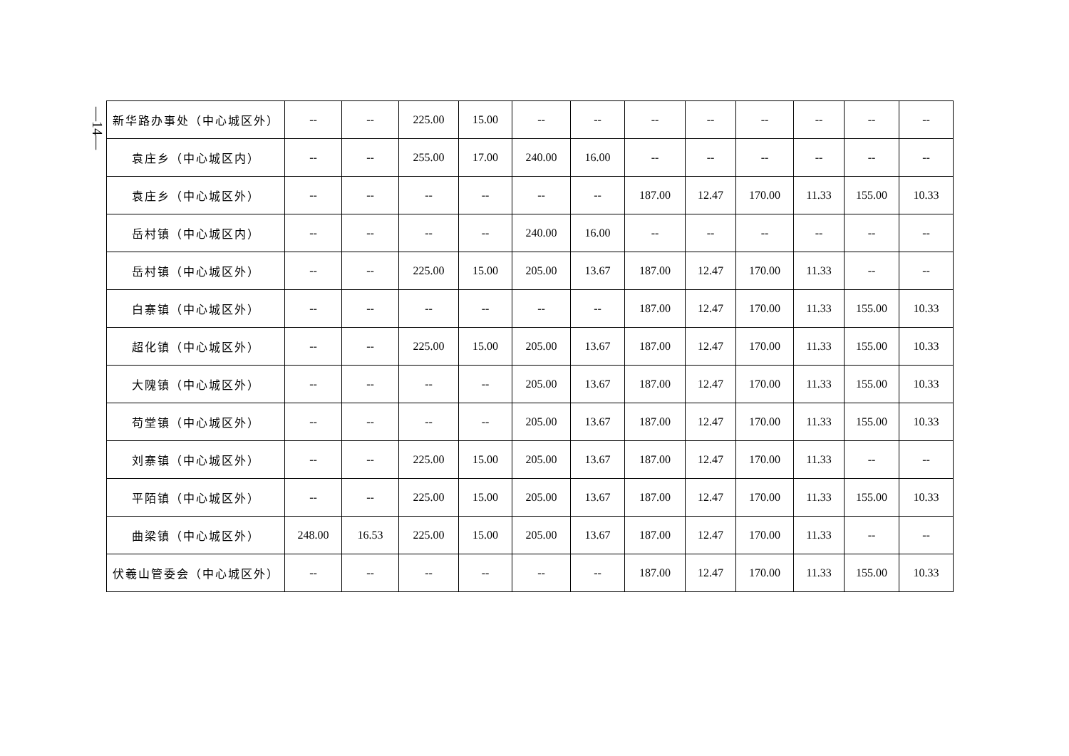—14—
| 新华路办事处（中心城区外） | -- | -- | 225.00 | 15.00 | -- | -- | -- | -- | -- | -- | -- | -- |
| 袁庄乡（中心城区内） | -- | -- | 255.00 | 17.00 | 240.00 | 16.00 | -- | -- | -- | -- | -- | -- |
| 袁庄乡（中心城区外） | -- | -- | -- | -- | -- | -- | 187.00 | 12.47 | 170.00 | 11.33 | 155.00 | 10.33 |
| 岳村镇（中心城区内） | -- | -- | -- | -- | 240.00 | 16.00 | -- | -- | -- | -- | -- | -- |
| 岳村镇（中心城区外） | -- | -- | 225.00 | 15.00 | 205.00 | 13.67 | 187.00 | 12.47 | 170.00 | 11.33 | -- | -- |
| 白寨镇（中心城区外） | -- | -- | -- | -- | -- | -- | 187.00 | 12.47 | 170.00 | 11.33 | 155.00 | 10.33 |
| 超化镇（中心城区外） | -- | -- | 225.00 | 15.00 | 205.00 | 13.67 | 187.00 | 12.47 | 170.00 | 11.33 | 155.00 | 10.33 |
| 大隗镇（中心城区外） | -- | -- | -- | -- | 205.00 | 13.67 | 187.00 | 12.47 | 170.00 | 11.33 | 155.00 | 10.33 |
| 苟堂镇（中心城区外） | -- | -- | -- | -- | 205.00 | 13.67 | 187.00 | 12.47 | 170.00 | 11.33 | 155.00 | 10.33 |
| 刘寨镇（中心城区外） | -- | -- | 225.00 | 15.00 | 205.00 | 13.67 | 187.00 | 12.47 | 170.00 | 11.33 | -- | -- |
| 平陌镇（中心城区外） | -- | -- | 225.00 | 15.00 | 205.00 | 13.67 | 187.00 | 12.47 | 170.00 | 11.33 | 155.00 | 10.33 |
| 曲梁镇（中心城区外） | 248.00 | 16.53 | 225.00 | 15.00 | 205.00 | 13.67 | 187.00 | 12.47 | 170.00 | 11.33 | -- | -- |
| 伏羲山管委会（中心城区外） | -- | -- | -- | -- | -- | -- | 187.00 | 12.47 | 170.00 | 11.33 | 155.00 | 10.33 |